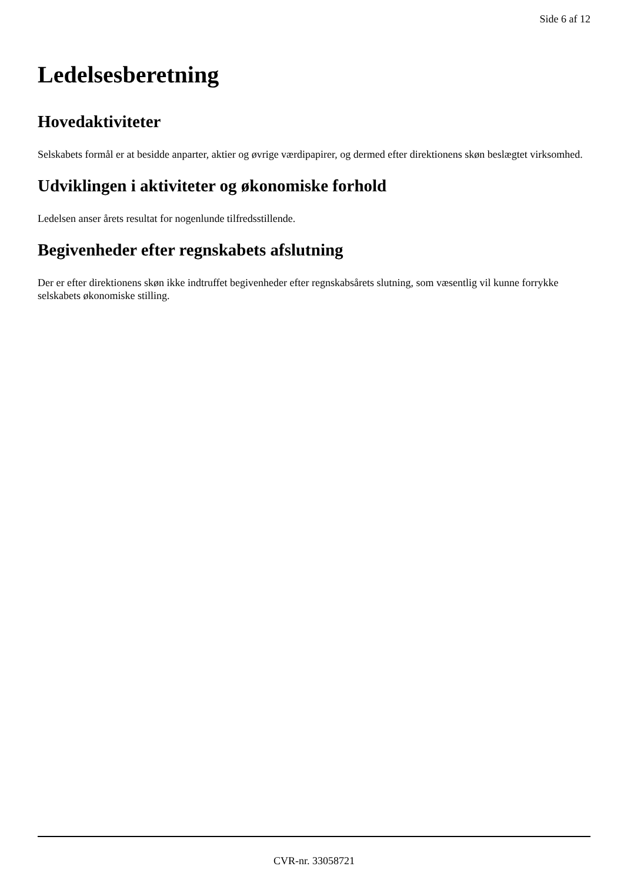Side 6 af 12
Ledelsesberetning
Hovedaktiviteter
Selskabets formål er at besidde anparter, aktier og øvrige værdipapirer, og dermed efter direktionens skøn beslægtet virksomhed.
Udviklingen i aktiviteter og økonomiske forhold
Ledelsen anser årets resultat for nogenlunde tilfredsstillende.
Begivenheder efter regnskabets afslutning
Der er efter direktionens skøn ikke indtruffet begivenheder efter regnskabsårets slutning, som væsentlig vil kunne forrykke selskabets økonomiske stilling.
CVR-nr. 33058721